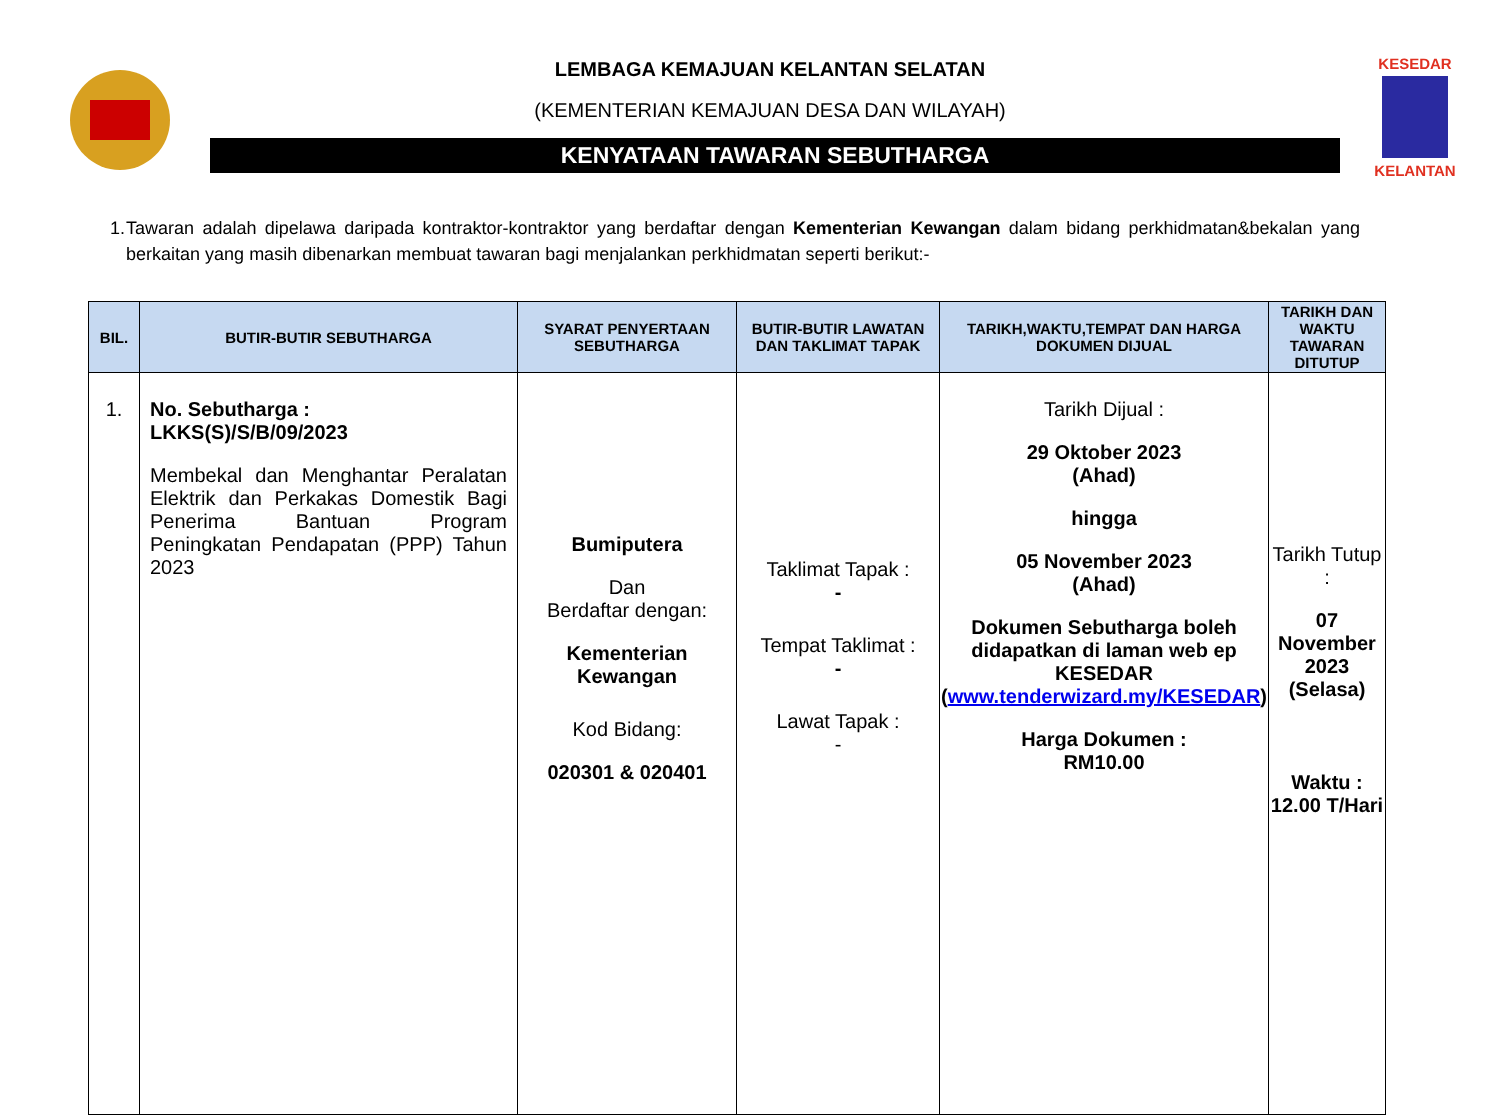LEMBAGA KEMAJUAN KELANTAN SELATAN
(KEMENTERIAN KEMAJUAN DESA DAN WILAYAH)
KENYATAAN TAWARAN SEBUTHARGA
KESEDAR
KELANTAN
1. Tawaran adalah dipelawa daripada kontraktor-kontraktor yang berdaftar dengan Kementerian Kewangan dalam bidang perkhidmatan&bekalan yang berkaitan yang masih dibenarkan membuat tawaran bagi menjalankan perkhidmatan seperti berikut:-
| BIL. | BUTIR-BUTIR SEBUTHARGA | SYARAT PENYERTAAN SEBUTHARGA | BUTIR-BUTIR LAWATAN DAN TAKLIMAT TAPAK | TARIKH,WAKTU,TEMPAT DAN HARGA DOKUMEN DIJUAL | TARIKH DAN WAKTU TAWARAN DITUTUP |
| --- | --- | --- | --- | --- | --- |
| 1. | No. Sebutharga : LKKS(S)/S/B/09/2023 Membekal dan Menghantar Peralatan Elektrik dan Perkakas Domestik Bagi Penerima Bantuan Program Peningkatan Pendapatan (PPP) Tahun 2023 | Bumiputera Dan Berdaftar dengan: Kementerian Kewangan Kod Bidang: 020301 & 020401 | Taklimat Tapak : - Tempat Taklimat : - Lawat Tapak : - | Tarikh Dijual : 29 Oktober 2023 (Ahad) hingga 05 November 2023 (Ahad) Dokumen Sebutharga boleh didapatkan di laman web ep KESEDAR ( www.tenderwizard.my/KESEDAR ) Harga Dokumen : RM10.00 | Tarikh Tutup : 07 November 2023 (Selasa) Waktu : 12.00 T/Hari |